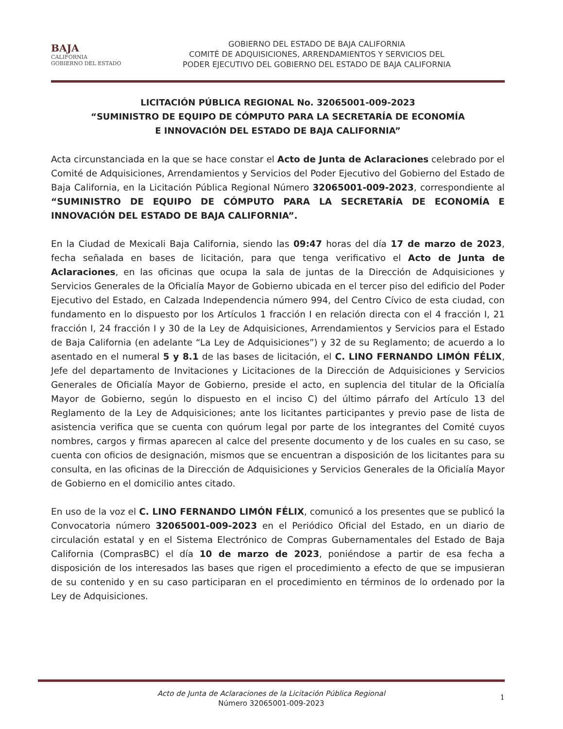BAJA
CALIFORNIA
GOBIERNO DEL ESTADO
GOBIERNO DEL ESTADO DE BAJA CALIFORNIA
COMITÉ DE ADQUISICIONES, ARRENDAMIENTOS Y SERVICIOS DEL
PODER EJECUTIVO DEL GOBIERNO DEL ESTADO DE BAJA CALIFORNIA
LICITACIÓN PÚBLICA REGIONAL No. 32065001-009-2023
“SUMINISTRO DE EQUIPO DE CÓMPUTO PARA LA SECRETARÍA DE ECONOMÍA
E INNOVACIÓN DEL ESTADO DE BAJA CALIFORNIA”
Acta circunstanciada en la que se hace constar el Acto de Junta de Aclaraciones celebrado por el Comité de Adquisiciones, Arrendamientos y Servicios del Poder Ejecutivo del Gobierno del Estado de Baja California, en la Licitación Pública Regional Número 32065001-009-2023, correspondiente al “SUMINISTRO DE EQUIPO DE CÓMPUTO PARA LA SECRETARÍA DE ECONOMÍA E INNOVACIÓN DEL ESTADO DE BAJA CALIFORNIA”.
En la Ciudad de Mexicali Baja California, siendo las 09:47 horas del día 17 de marzo de 2023, fecha señalada en bases de licitación, para que tenga verificativo el Acto de Junta de Aclaraciones, en las oficinas que ocupa la sala de juntas de la Dirección de Adquisiciones y Servicios Generales de la Oficialía Mayor de Gobierno ubicada en el tercer piso del edificio del Poder Ejecutivo del Estado, en Calzada Independencia número 994, del Centro Cívico de esta ciudad, con fundamento en lo dispuesto por los Artículos 1 fracción I en relación directa con el 4 fracción I, 21 fracción I, 24 fracción I y 30 de la Ley de Adquisiciones, Arrendamientos y Servicios para el Estado de Baja California (en adelante “La Ley de Adquisiciones”) y 32 de su Reglamento; de acuerdo a lo asentado en el numeral 5 y 8.1 de las bases de licitación, el C. LINO FERNANDO LIMÓN FÉLIX, Jefe del departamento de Invitaciones y Licitaciones de la Dirección de Adquisiciones y Servicios Generales de Oficialía Mayor de Gobierno, preside el acto, en suplencia del titular de la Oficialía Mayor de Gobierno, según lo dispuesto en el inciso C) del último párrafo del Artículo 13 del Reglamento de la Ley de Adquisiciones; ante los licitantes participantes y previo pase de lista de asistencia verifica que se cuenta con quórum legal por parte de los integrantes del Comité cuyos nombres, cargos y firmas aparecen al calce del presente documento y de los cuales en su caso, se cuenta con oficios de designación, mismos que se encuentran a disposición de los licitantes para su consulta, en las oficinas de la Dirección de Adquisiciones y Servicios Generales de la Oficialía Mayor de Gobierno en el domicilio antes citado.
En uso de la voz el C. LINO FERNANDO LIMÓN FÉLIX, comunicó a los presentes que se publicó la Convocatoria número 32065001-009-2023 en el Periódico Oficial del Estado, en un diario de circulación estatal y en el Sistema Electrónico de Compras Gubernamentales del Estado de Baja California (ComprasBC) el día 10 de marzo de 2023, poniéndose a partir de esa fecha a disposición de los interesados las bases que rigen el procedimiento a efecto de que se impusieran de su contenido y en su caso participaran en el procedimiento en términos de lo ordenado por la Ley de Adquisiciones.
Acto de Junta de Aclaraciones de la Licitación Pública Regional
Número 32065001-009-2023
1